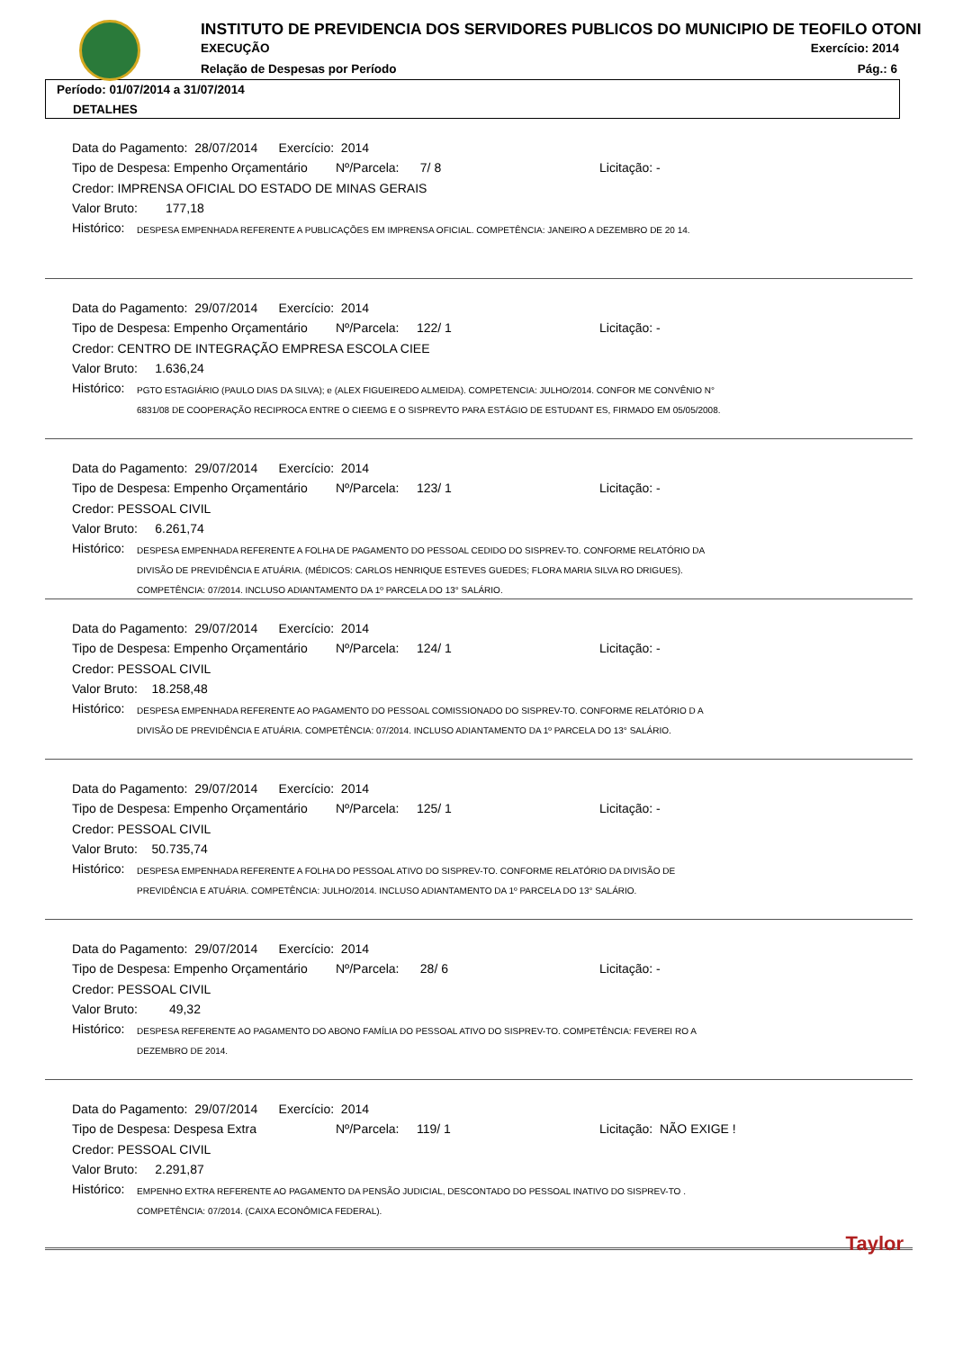INSTITUTO DE PREVIDENCIA DOS SERVIDORES PUBLICOS DO MUNICIPIO DE TEOFILO OTONI
EXECUÇÃO Exercício: 2014
Relação de Despesas por Período
Pág.: 6
Período: 01/07/2014 a 31/07/2014
DETALHES
Data do Pagamento: 28/07/2014 Exercício: 2014
Tipo de Despesa: Empenho Orçamentário Nº/Parcela: 7/ 8 Licitação: -
Credor: IMPRENSA OFICIAL DO ESTADO DE MINAS GERAIS
Valor Bruto: 177,18
Histórico: DESPESA EMPENHADA REFERENTE A PUBLICAÇÕES EM IMPRENSA OFICIAL. COMPETÊNCIA: JANEIRO A DEZEMBRO DE 20 14.
Data do Pagamento: 29/07/2014 Exercício: 2014
Tipo de Despesa: Empenho Orçamentário Nº/Parcela: 122/ 1 Licitação: -
Credor: CENTRO DE INTEGRAÇÃO EMPRESA ESCOLA CIEE
Valor Bruto: 1.636,24
Histórico: PGTO ESTAGIÁRIO (PAULO DIAS DA SILVA); e (ALEX FIGUEIREDO ALMEIDA). COMPETENCIA: JULHO/2014. CONFOR ME CONVÊNIO N° 6831/08 DE COOPERAÇÃO RECIPROCA ENTRE O CIEEMG E O SISPREVTO PARA ESTÁGIO DE ESTUDANT ES, FIRMADO EM 05/05/2008.
Data do Pagamento: 29/07/2014 Exercício: 2014
Tipo de Despesa: Empenho Orçamentário Nº/Parcela: 123/ 1 Licitação: -
Credor: PESSOAL CIVIL
Valor Bruto: 6.261,74
Histórico: DESPESA EMPENHADA REFERENTE A FOLHA DE PAGAMENTO DO PESSOAL CEDIDO DO SISPREV-TO. CONFORME RELATÓRIO DA DIVISÃO DE PREVIDÊNCIA E ATUÁRIA. (MÉDICOS: CARLOS HENRIQUE ESTEVES GUEDES; FLORA MARIA SILVA RO DRIGUES). COMPETÊNCIA: 07/2014. INCLUSO ADIANTAMENTO DA 1º PARCELA DO 13° SALÁRIO.
Data do Pagamento: 29/07/2014 Exercício: 2014
Tipo de Despesa: Empenho Orçamentário Nº/Parcela: 124/ 1 Licitação: -
Credor: PESSOAL CIVIL
Valor Bruto: 18.258,48
Histórico: DESPESA EMPENHADA REFERENTE AO PAGAMENTO DO PESSOAL COMISSIONADO DO SISPREV-TO. CONFORME RELATÓRIO D A DIVISÃO DE PREVIDÊNCIA E ATUÁRIA. COMPETÊNCIA: 07/2014. INCLUSO ADIANTAMENTO DA 1º PARCELA DO 13° SALÁRIO.
Data do Pagamento: 29/07/2014 Exercício: 2014
Tipo de Despesa: Empenho Orçamentário Nº/Parcela: 125/ 1 Licitação: -
Credor: PESSOAL CIVIL
Valor Bruto: 50.735,74
Histórico: DESPESA EMPENHADA REFERENTE A FOLHA DO PESSOAL ATIVO DO SISPREV-TO. CONFORME RELATÓRIO DA DIVISÃO DE PREVIDÊNCIA E ATUÁRIA. COMPETÊNCIA: JULHO/2014. INCLUSO ADIANTAMENTO DA 1º PARCELA DO 13° SALÁRIO.
Data do Pagamento: 29/07/2014 Exercício: 2014
Tipo de Despesa: Empenho Orçamentário Nº/Parcela: 28/ 6 Licitação: -
Credor: PESSOAL CIVIL
Valor Bruto: 49,32
Histórico: DESPESA REFERENTE AO PAGAMENTO DO ABONO FAMÍLIA DO PESSOAL ATIVO DO SISPREV-TO. COMPETÊNCIA: FEVEREI RO A DEZEMBRO DE 2014.
Data do Pagamento: 29/07/2014 Exercício: 2014
Tipo de Despesa: Despesa Extra Nº/Parcela: 119/ 1 Licitação: NÃO EXIGE !
Credor: PESSOAL CIVIL
Valor Bruto: 2.291,87
Histórico: EMPENHO EXTRA REFERENTE AO PAGAMENTO DA PENSÃO JUDICIAL, DESCONTADO DO PESSOAL INATIVO DO SISPREV-TO . COMPETÊNCIA: 07/2014. (CAIXA ECONÔMICA FEDERAL).
Taylor